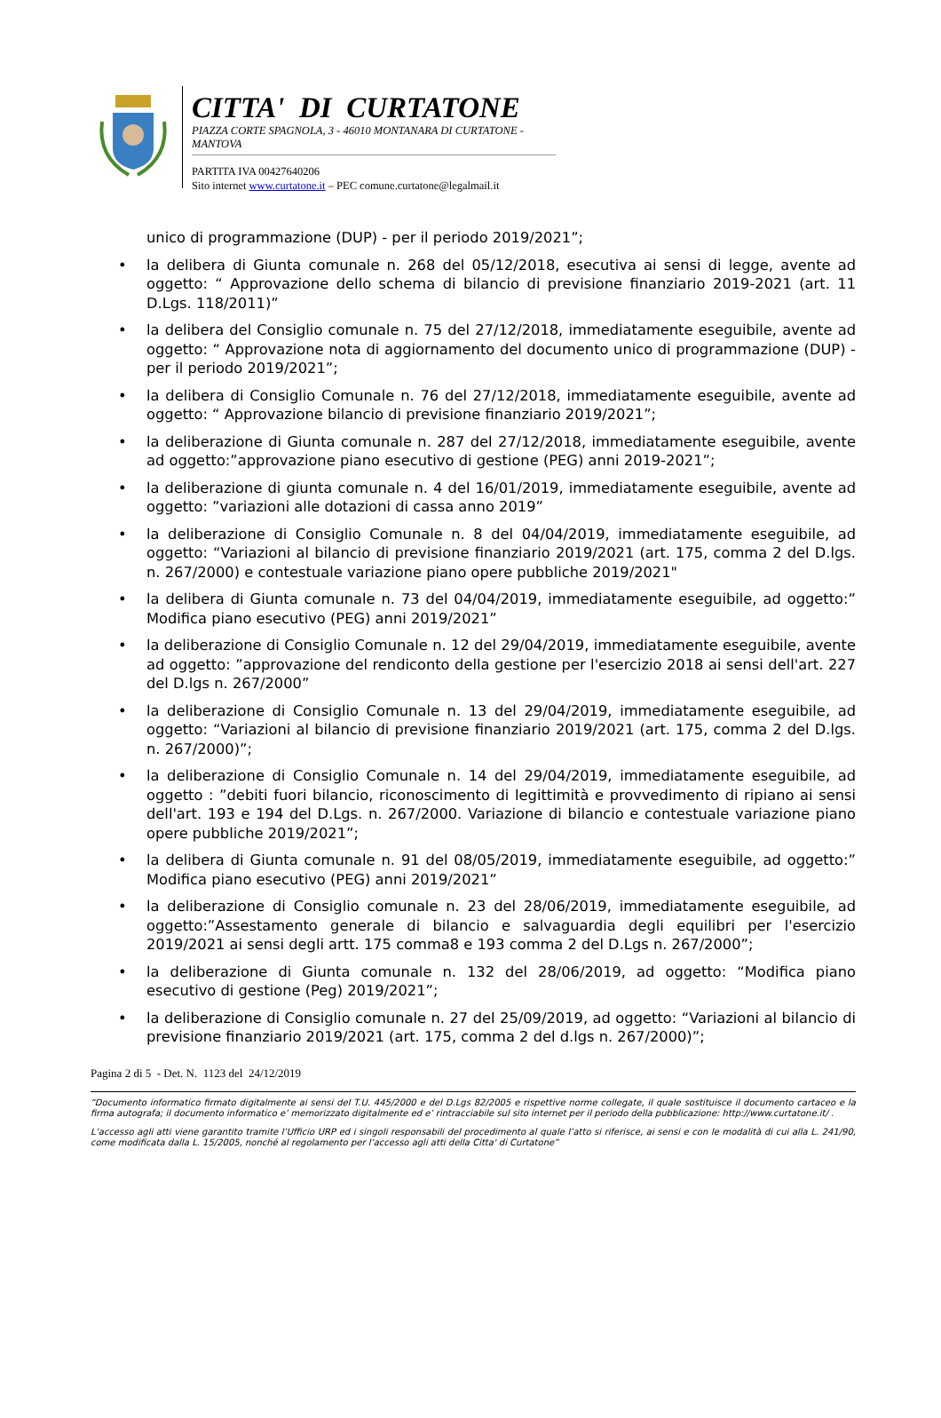CITTA' DI CURTATONE
PIAZZA CORTE SPAGNOLA, 3 - 46010 MONTANARA DI CURTATONE - MANTOVA
PARTITA IVA 00427640206
Sito internet www.curtatone.it – PEC comune.curtatone@legalmail.it
unico di programmazione (DUP) - per il periodo 2019/2021”;
• la delibera di Giunta comunale n. 268 del 05/12/2018, esecutiva ai sensi di legge, avente ad oggetto: “ Approvazione dello schema di bilancio di previsione finanziario 2019-2021 (art. 11 D.Lgs. 118/2011)”
• la delibera del Consiglio comunale n. 75 del 27/12/2018, immediatamente eseguibile, avente ad oggetto: “ Approvazione nota di aggiornamento del documento unico di programmazione (DUP) - per il periodo 2019/2021”;
• la delibera di Consiglio Comunale n. 76 del 27/12/2018, immediatamente eseguibile, avente ad oggetto: “ Approvazione bilancio di previsione finanziario 2019/2021”;
• la deliberazione di Giunta comunale n. 287 del 27/12/2018, immediatamente eseguibile, avente ad oggetto:”approvazione piano esecutivo di gestione (PEG) anni 2019-2021”;
• la deliberazione di giunta comunale n. 4 del 16/01/2019, immediatamente eseguibile, avente ad oggetto: ”variazioni alle dotazioni di cassa anno 2019”
• la deliberazione di Consiglio Comunale n. 8 del 04/04/2019, immediatamente eseguibile, ad oggetto: “Variazioni al bilancio di previsione finanziario 2019/2021 (art. 175, comma 2 del D.lgs. n. 267/2000) e contestuale variazione piano opere pubbliche 2019/2021"
• la delibera di Giunta comunale n. 73 del 04/04/2019, immediatamente eseguibile, ad oggetto:” Modifica piano esecutivo (PEG) anni 2019/2021”
• la deliberazione di Consiglio Comunale n. 12 del 29/04/2019, immediatamente eseguibile, avente ad oggetto: ”approvazione del rendiconto della gestione per l'esercizio 2018 ai sensi dell'art. 227 del D.lgs n. 267/2000”
• la deliberazione di Consiglio Comunale n. 13 del 29/04/2019, immediatamente eseguibile, ad oggetto: “Variazioni al bilancio di previsione finanziario 2019/2021 (art. 175, comma 2 del D.lgs. n. 267/2000)”;
• la deliberazione di Consiglio Comunale n. 14 del 29/04/2019, immediatamente eseguibile, ad oggetto : ”debiti fuori bilancio, riconoscimento di legittimità e provvedimento di ripiano ai sensi dell'art. 193 e 194 del D.Lgs. n. 267/2000. Variazione di bilancio e contestuale variazione piano opere pubbliche 2019/2021”;
• la delibera di Giunta comunale n. 91 del 08/05/2019, immediatamente eseguibile, ad oggetto:” Modifica piano esecutivo (PEG) anni 2019/2021”
• la deliberazione di Consiglio comunale n. 23 del 28/06/2019, immediatamente eseguibile, ad oggetto:”Assestamento generale di bilancio e salvaguardia degli equilibri per l'esercizio 2019/2021 ai sensi degli artt. 175 comma8 e 193 comma 2 del D.Lgs n. 267/2000”;
• la deliberazione di Giunta comunale n. 132 del 28/06/2019, ad oggetto: “Modifica piano esecutivo di gestione (Peg) 2019/2021”;
• la deliberazione di Consiglio comunale n. 27 del 25/09/2019, ad oggetto: “Variazioni al bilancio di previsione finanziario 2019/2021 (art. 175, comma 2 del d.lgs n. 267/2000)”;
Pagina 2 di 5 - Det. N. 1123 del 24/12/2019
“Documento informatico firmato digitalmente ai sensi del T.U. 445/2000 e del D.Lgs 82/2005 e rispettive norme collegate, il quale sostituisce il documento cartaceo e la firma autografa; il documento informatico e’ memorizzato digitalmente ed e’ rintracciabile sul sito internet per il periodo della pubblicazione: http://www.curtatone.it/ .
L’accesso agli atti viene garantito tramite l’Ufficio URP ed i singoli responsabili del procedimento al quale l’atto si riferisce, ai sensi e con le modalità di cui alla L. 241/90, come modificata dalla L. 15/2005, nonché al regolamento per l’accesso agli atti della Citta' di Curtatone”